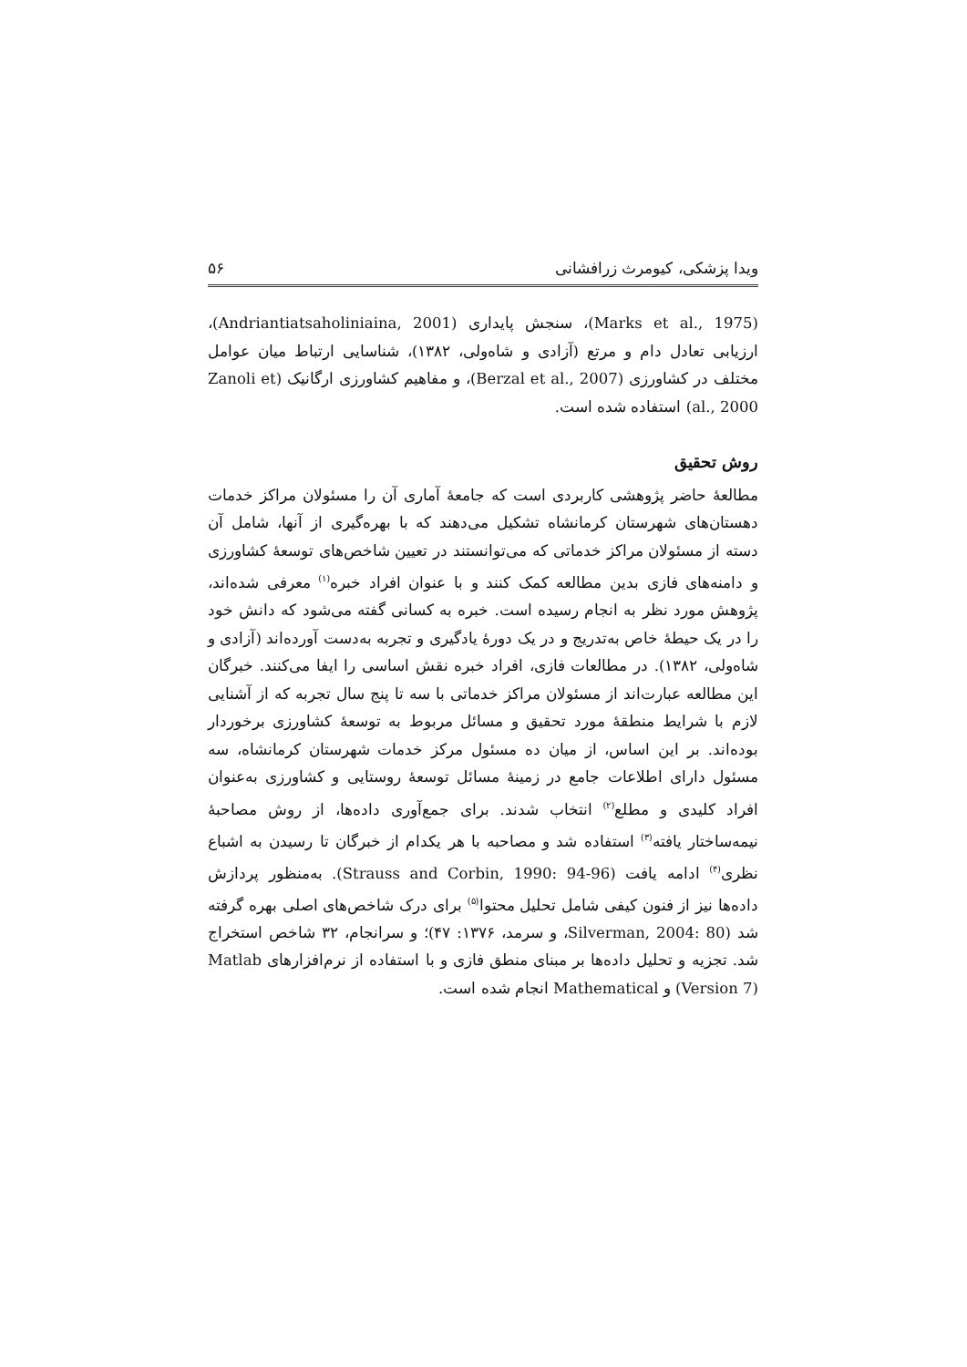ویدا پزشکی، کیومرث زرافشانی ۵۶
(Marks et al., 1975)، سنجش پایداری (Andriantiatsaholiniaina, 2001)، ارزیابی تعادل دام و مرتع (آزادی و شاه‌ولی، ۱۳۸۲)، شناسایی ارتباط میان عوامل مختلف در کشاورزی (Berzal et al., 2007)، و مفاهیم کشاورزی ارگانیک (Zanoli et al., 2000) استفاده شده است.
روش تحقیق
مطالعهٔ حاضر پژوهشی کاربردی است که جامعهٔ آماری آن را مسئولان مراکز خدمات دهستان‌های شهرستان کرمانشاه تشکیل می‌دهند که با بهره‌گیری از آنها، شامل آن دسته از مسئولان مراکز خدماتی که می‌توانستند در تعیین شاخص‌های توسعهٔ کشاورزی و دامنه‌های فازی بدین مطالعه کمک کنند و با عنوان افراد خبره<sup>(۱)</sup> معرفی شده‌اند، پژوهش مورد نظر به انجام رسیده است. خبره به کسانی گفته می‌شود که دانش خود را در یک حیطهٔ خاص به‌تدریج و در یک دورهٔ یادگیری و تجربه به‌دست آورده‌اند (آزادی و شاه‌ولی، ۱۳۸۲). در مطالعات فازی، افراد خبره نقش اساسی را ایفا می‌کنند. خبرگان این مطالعه عبارت‌اند از مسئولان مراکز خدماتی با سه تا پنج سال تجربه که از آشنایی لازم با شرایط منطقهٔ مورد تحقیق و مسائل مربوط به توسعهٔ کشاورزی برخوردار بوده‌اند. بر این اساس، از میان ده مسئول مرکز خدمات شهرستان کرمانشاه، سه مسئول دارای اطلاعات جامع در زمینهٔ مسائل توسعهٔ روستایی و کشاورزی به‌عنوان افراد کلیدی و مطلع<sup>(۲)</sup> انتخاب شدند. برای جمع‌آوری داده‌ها، از روش مصاحبهٔ نیمه‌ساختار یافته<sup>(۳)</sup> استفاده شد و مصاحبه با هر یکدام از خبرگان تا رسیدن به اشباع نظری<sup>(۴)</sup> ادامه یافت (Strauss and Corbin, 1990: 94-96). به‌منظور پردازش داده‌ها نیز از فنون کیفی شامل تحلیل محتوا<sup>(۵)</sup> برای درک شاخص‌های اصلی بهره گرفته شد (Silverman, 2004: 80، و سرمد، ۱۳۷۶: ۴۷)؛ و سرانجام، ۳۲ شاخص استخراج شد. تجزیه و تحلیل داده‌ها بر مبنای منطق فازی و با استفاده از نرم‌افزارهای Matlab (Version 7) و Mathematical انجام شده است.